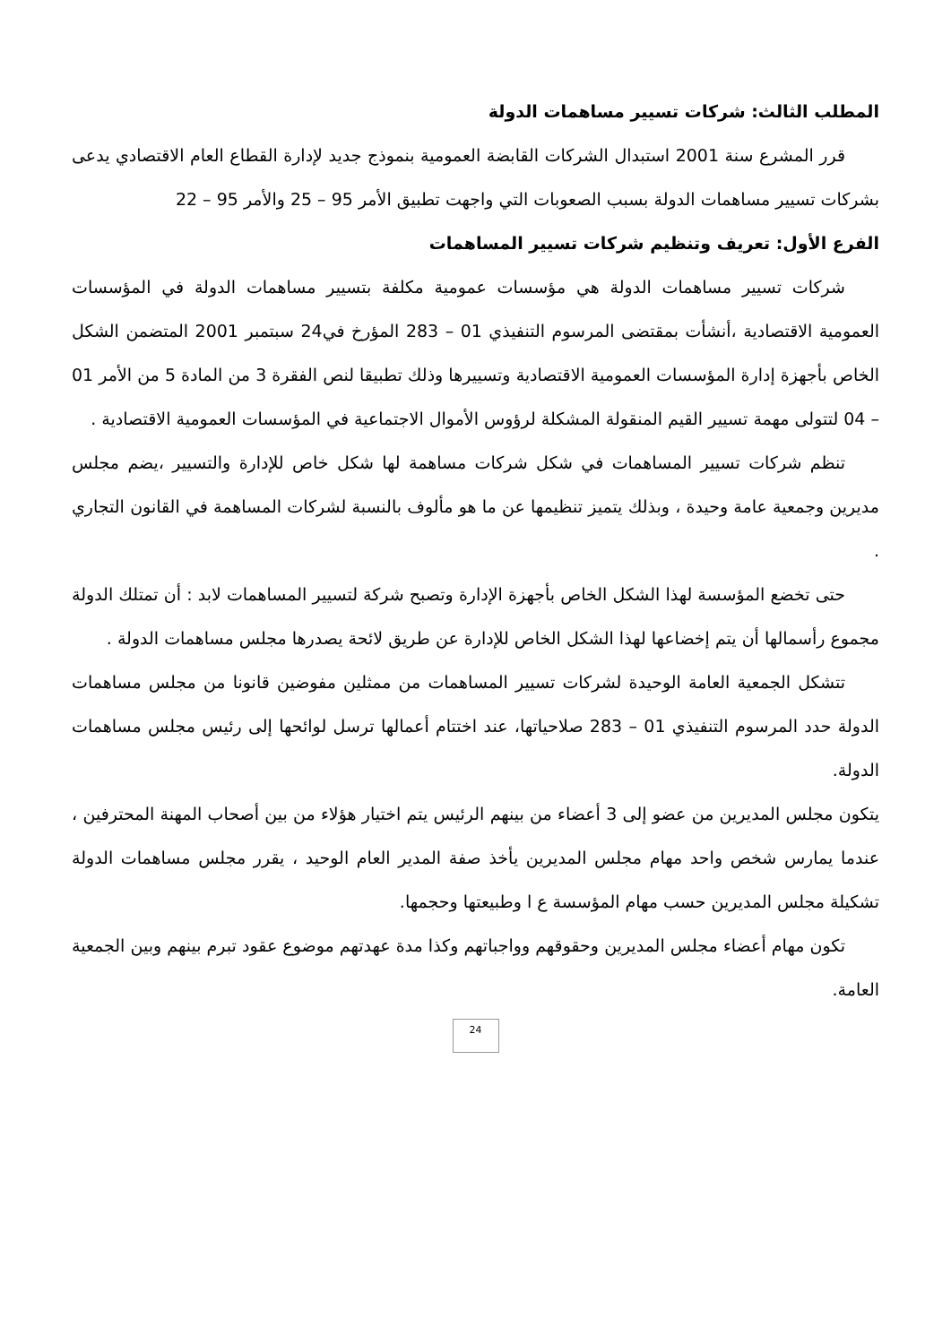المطلب الثالث: شركات تسيير مساهمات الدولة
قرر المشرع سنة 2001 استبدال الشركات القابضة العمومية بنموذج جديد لإدارة القطاع العام الاقتصادي يدعى بشركات تسيير مساهمات الدولة بسبب الصعوبات التي واجهت تطبيق الأمر 95 – 25 والأمر 95 – 22
الفرع الأول: تعريف وتنظيم شركات تسيير المساهمات
شركات تسيير مساهمات الدولة هي مؤسسات عمومية مكلفة بتسيير مساهمات الدولة في المؤسسات العمومية الاقتصادية ،أنشأت بمقتضى المرسوم التنفيذي 01 – 283 المؤرخ في24 سبتمبر 2001 المتضمن الشكل الخاص بأجهزة إدارة المؤسسات العمومية الاقتصادية وتسييرها وذلك تطبيقا لنص الفقرة 3 من المادة 5 من الأمر 01 – 04 لتتولى مهمة تسيير القيم المنقولة المشكلة لرؤوس الأموال الاجتماعية في المؤسسات العمومية الاقتصادية .
تنظم شركات تسيير المساهمات في شكل شركات مساهمة لها شكل خاص للإدارة والتسيير ،يضم مجلس مديرين وجمعية عامة وحيدة ، وبذلك يتميز تنظيمها عن ما هو مألوف بالنسبة لشركات المساهمة في القانون التجاري .
حتى تخضع المؤسسة لهذا الشكل الخاص بأجهزة الإدارة وتصبح شركة لتسيير المساهمات لابد : أن تمتلك الدولة مجموع رأسمالها أن يتم إخضاعها لهذا الشكل الخاص للإدارة عن طريق لائحة يصدرها مجلس مساهمات الدولة .
تتشكل الجمعية العامة الوحيدة لشركات تسيير المساهمات من ممثلين مفوضين قانونا من مجلس مساهمات الدولة حدد المرسوم التنفيذي 01 – 283 صلاحياتها، عند اختتام أعمالها ترسل لوائحها إلى رئيس مجلس مساهمات الدولة.
يتكون مجلس المديرين من عضو إلى 3 أعضاء من بينهم الرئيس يتم اختيار هؤلاء من بين أصحاب المهنة المحترفين ، عندما يمارس شخص واحد مهام مجلس المديرين يأخذ صفة المدير العام الوحيد ، يقرر مجلس مساهمات الدولة تشكيلة مجلس المديرين حسب مهام المؤسسة ع ا وطبيعتها وحجمها.
تكون مهام أعضاء مجلس المديرين وحقوقهم وواجباتهم وكذا مدة عهدتهم موضوع عقود تبرم بينهم وبين الجمعية العامة.
24